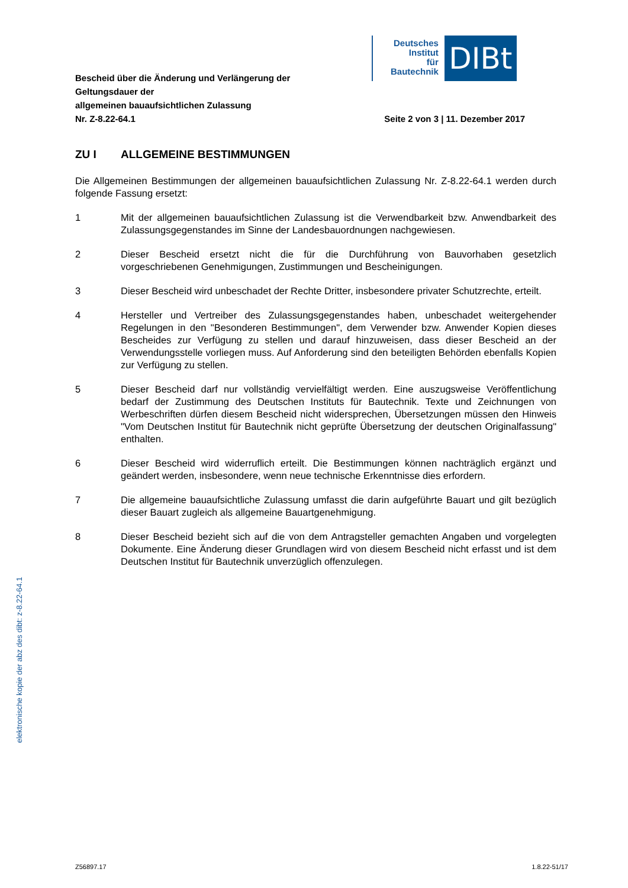Deutsches
Institut
für
Bautechnik
DIBt
Bescheid über die Änderung und Verlängerung der
Geltungsdauer der
allgemeinen bauaufsichtlichen Zulassung
Nr. Z-8.22-64.1
Seite 2 von 3 | 11. Dezember 2017
ZU I ALLGEMEINE BESTIMMUNGEN
Die Allgemeinen Bestimmungen der allgemeinen bauaufsichtlichen Zulassung Nr. Z-8.22-64.1 werden durch folgende Fassung ersetzt:
1 Mit der allgemeinen bauaufsichtlichen Zulassung ist die Verwendbarkeit bzw. Anwendbarkeit des Zulassungsgegenstandes im Sinne der Landesbauordnungen nachgewiesen.
2 Dieser Bescheid ersetzt nicht die für die Durchführung von Bauvorhaben gesetzlich vorgeschriebenen Genehmigungen, Zustimmungen und Bescheinigungen.
3 Dieser Bescheid wird unbeschadet der Rechte Dritter, insbesondere privater Schutzrechte, erteilt.
4 Hersteller und Vertreiber des Zulassungsgegenstandes haben, unbeschadet weitergehender Regelungen in den "Besonderen Bestimmungen", dem Verwender bzw. Anwender Kopien dieses Bescheides zur Verfügung zu stellen und darauf hinzuweisen, dass dieser Bescheid an der Verwendungsstelle vorliegen muss. Auf Anforderung sind den beteiligten Behörden ebenfalls Kopien zur Verfügung zu stellen.
5 Dieser Bescheid darf nur vollständig vervielfältigt werden. Eine auszugsweise Veröffentlichung bedarf der Zustimmung des Deutschen Instituts für Bautechnik. Texte und Zeichnungen von Werbeschriften dürfen diesem Bescheid nicht widersprechen, Übersetzungen müssen den Hinweis "Vom Deutschen Institut für Bautechnik nicht geprüfte Übersetzung der deutschen Originalfassung" enthalten.
6 Dieser Bescheid wird widerruflich erteilt. Die Bestimmungen können nachträglich ergänzt und geändert werden, insbesondere, wenn neue technische Erkenntnisse dies erfordern.
7 Die allgemeine bauaufsichtliche Zulassung umfasst die darin aufgeführte Bauart und gilt bezüglich dieser Bauart zugleich als allgemeine Bauartgenehmigung.
8 Dieser Bescheid bezieht sich auf die von dem Antragsteller gemachten Angaben und vorgelegten Dokumente. Eine Änderung dieser Grundlagen wird von diesem Bescheid nicht erfasst und ist dem Deutschen Institut für Bautechnik unverzüglich offenzulegen.
elektronische kopie der abz des dibt: z-8.22-64.1
Z56897.17 1.8.22-51/17